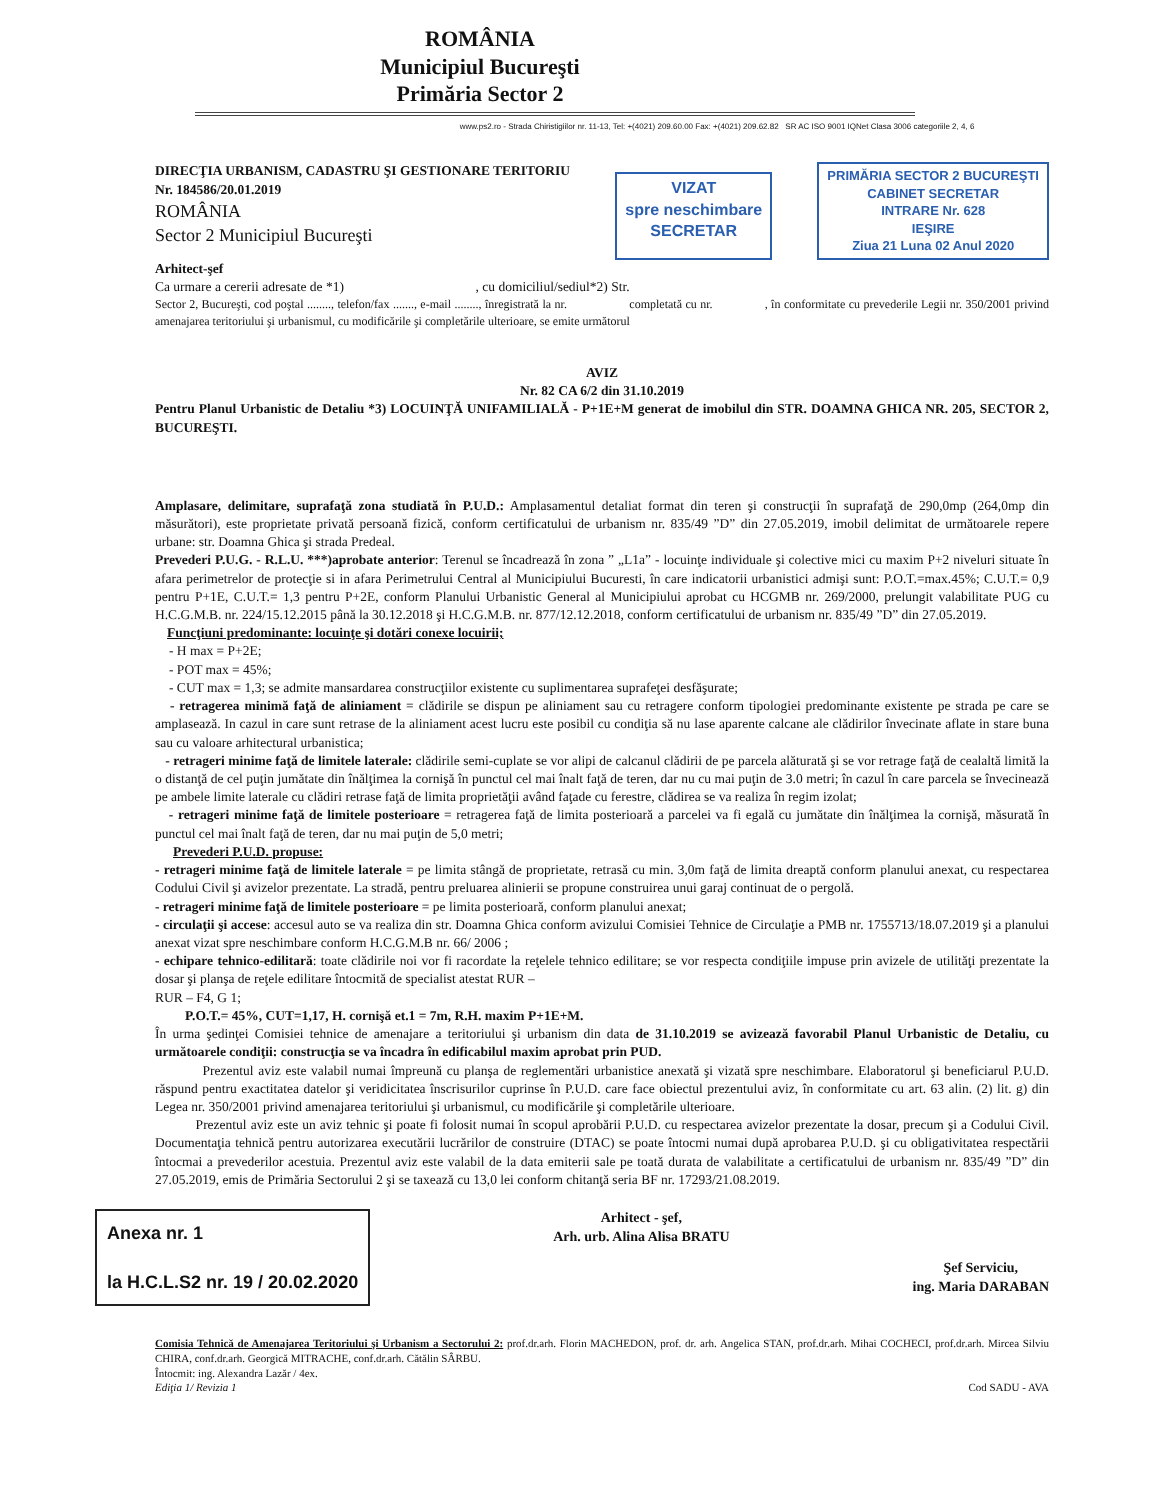ROMÂNIA
Municipiul Bucureşti
Primăria Sector 2
www.ps2.ro - Strada Chiristigiilor nr. 11-13, Tel: +(4021) 209.60.00 Fax: +(4021) 209.62.82 SR AC ISO 9001 IQNet Clasa 3006 categoriile 2, 4, 6
DIRECŢIA URBANISM, CADASTRU ŞI GESTIONARE TERITORIU
Nr. 184586/20.01.2019
ROMÂNIA
Sector 2 Municipiul Bucureşti
VIZAT
spre neschimbare
SECRETAR
PRIMĂRIA SECTOR 2 BUCUREŞTI
CABINET SECRETAR
INTRARE Nr. 628
IEŞIRE
Ziua 21 Luna 02 Anul 2020
Arhitect-şef
Ca urmare a cererii adresate de *1) , cu domiciliul/sediul*2) Str.
Sector 2, Bucureşti, cod poştal ........, telefon/fax ......., e-mail ........, înregistrată la nr. completată cu nr. , în conformitate cu prevederile Legii nr. 350/2001 privind amenajarea teritoriului şi urbanismul, cu modificările şi completările ulterioare, se emite următorul
AVIZ
Nr. 82 CA 6/2 din 31.10.2019
Pentru Planul Urbanistic de Detaliu *3) LOCUINŢĂ UNIFAMILIALĂ - P+1E+M generat de imobilul din STR. DOAMNA GHICA NR. 205, SECTOR 2, BUCUREŞTI.
Amplasare, delimitare, suprafaţă zona studiată în P.U.D.: Amplasamentul detaliat format din teren şi construcţii în suprafaţă de 290,0mp (264,0mp din măsurători), este proprietate privată persoană fizică, conform certificatului de urbanism nr. 835/49 ”D” din 27.05.2019, imobil delimitat de următoarele repere urbane: str. Doamna Ghica şi strada Predeal.
Prevederi P.U.G. - R.L.U. ***)aprobate anterior: Terenul se încadrează în zona ” „L1a” - locuinţe individuale şi colective mici cu maxim P+2 niveluri situate în afara perimetrelor de protecţie si in afara Perimetrului Central al Municipiului Bucuresti, în care indicatorii urbanistici admişi sunt: P.O.T.=max.45%; C.U.T.= 0,9 pentru P+1E, C.U.T.= 1,3 pentru P+2E, conform Planului Urbanistic General al Municipiului aprobat cu HCGMB nr. 269/2000, prelungit valabilitate PUG cu H.C.G.M.B. nr. 224/15.12.2015 până la 30.12.2018 şi H.C.G.M.B. nr. 877/12.12.2018, conform certificatului de urbanism nr. 835/49 ”D” din 27.05.2019.
Funcţiuni predominante: locuinţe şi dotări conexe locuirii;
- H max = P+2E;
- POT max = 45%;
- CUT max = 1,3; se admite mansardarea construcţiilor existente cu suplimentarea suprafeţei desfăşurate;
- retragerea minimă faţă de aliniament = clădirile se dispun pe aliniament sau cu retragere conform tipologiei predominante existente pe strada pe care se amplasează. In cazul in care sunt retrase de la aliniament acest lucru este posibil cu condiţia să nu lase aparente calcane ale clădirilor învecinate aflate in stare buna sau cu valoare arhitectural urbanistica;
- retrageri minime faţă de limitele laterale: clădirile semi-cuplate se vor alipi de calcanul clădirii de pe parcela alăturată şi se vor retrage faţă de cealaltă limită la o distanţă de cel puţin jumătate din înălţimea la cornişă în punctul cel mai înalt faţă de teren, dar nu cu mai puţin de 3.0 metri; în cazul în care parcela se învecinează pe ambele limite laterale cu clădiri retrase faţă de limita proprietăţii având faţade cu ferestre, clădirea se va realiza în regim izolat;
- retrageri minime faţă de limitele posterioare = retragerea faţă de limita posterioară a parcelei va fi egală cu jumătate din înălţimea la cornişă, măsurată în punctul cel mai înalt faţă de teren, dar nu mai puţin de 5,0 metri;
Prevederi P.U.D. propuse:
- retrageri minime faţă de limitele laterale = pe limita stângă de proprietate, retrasă cu min. 3,0m faţă de limita dreaptă conform planului anexat, cu respectarea Codului Civil şi avizelor prezentate. La stradă, pentru preluarea alinierii se propune construirea unui garaj continuat de o pergolă.
- retrageri minime faţă de limitele posterioare = pe limita posterioară, conform planului anexat;
- circulaţii şi accese: accesul auto se va realiza din str. Doamna Ghica conform avizului Comisiei Tehnice de Circulaţie a PMB nr. 1755713/18.07.2019 şi a planului anexat vizat spre neschimbare conform H.C.G.M.B nr. 66/ 2006 ;
- echipare tehnico-edilitară: toate clădirile noi vor fi racordate la reţelele tehnico edilitare; se vor respecta condiţiile impuse prin avizele de utilităţi prezentate la dosar şi planşa de reţele edilitare întocmită de specialist atestat RUR –
RUR – F4, G 1;
P.O.T.= 45%, CUT=1,17, H. cornişă et.1 = 7m, R.H. maxim P+1E+M.
În urma şedinţei Comisiei tehnice de amenajare a teritoriului şi urbanism din data de 31.10.2019 se avizează favorabil Planul Urbanistic de Detaliu, cu următoarele condiţii: construcţia se va încadra în edificabilul maxim aprobat prin PUD.
Prezentul aviz este valabil numai împreună cu planşa de reglementări urbanistice anexată şi vizată spre neschimbare. Elaboratorul şi beneficiarul P.U.D. răspund pentru exactitatea datelor şi veridicitatea înscrisurilor cuprinse în P.U.D. care face obiectul prezentului aviz, în conformitate cu art. 63 alin. (2) lit. g) din Legea nr. 350/2001 privind amenajarea teritoriului şi urbanismul, cu modificările şi completările ulterioare.
Prezentul aviz este un aviz tehnic şi poate fi folosit numai în scopul aprobării P.U.D. cu respectarea avizelor prezentate la dosar, precum şi a Codului Civil. Documentaţia tehnică pentru autorizarea executării lucrărilor de construire (DTAC) se poate întocmi numai după aprobarea P.U.D. şi cu obligativitatea respectării întocmai a prevederilor acestuia. Prezentul aviz este valabil de la data emiterii sale pe toată durata de valabilitate a certificatului de urbanism nr. 835/49 ”D” din 27.05.2019, emis de Primăria Sectorului 2 şi se taxează cu 13,0 lei conform chitanţă seria BF nr. 17293/21.08.2019.
Anexa nr. 1
la H.C.L.S2 nr. 19 / 20.02.2020
Arhitect - şef,
Arh. urb. Alina Alisa BRATU
Şef Serviciu,
ing. Maria DARABAN
Comisia Tehnică de Amenajarea Teritoriului şi Urbanism a Sectorului 2: prof.dr.arh. Florin MACHEDON, prof. dr. arh. Angelica STAN, prof.dr.arh. Mihai COCHECI, prof.dr.arh. Mircea Silviu CHIRA, conf.dr.arh. Georgică MITRACHE, conf.dr.arh. Cătălin SÂRBU.
Întocmit: ing. Alexandra Lazăr / 4ex.
Ediţia 1/ Revizia 1 Cod SADU - AVA